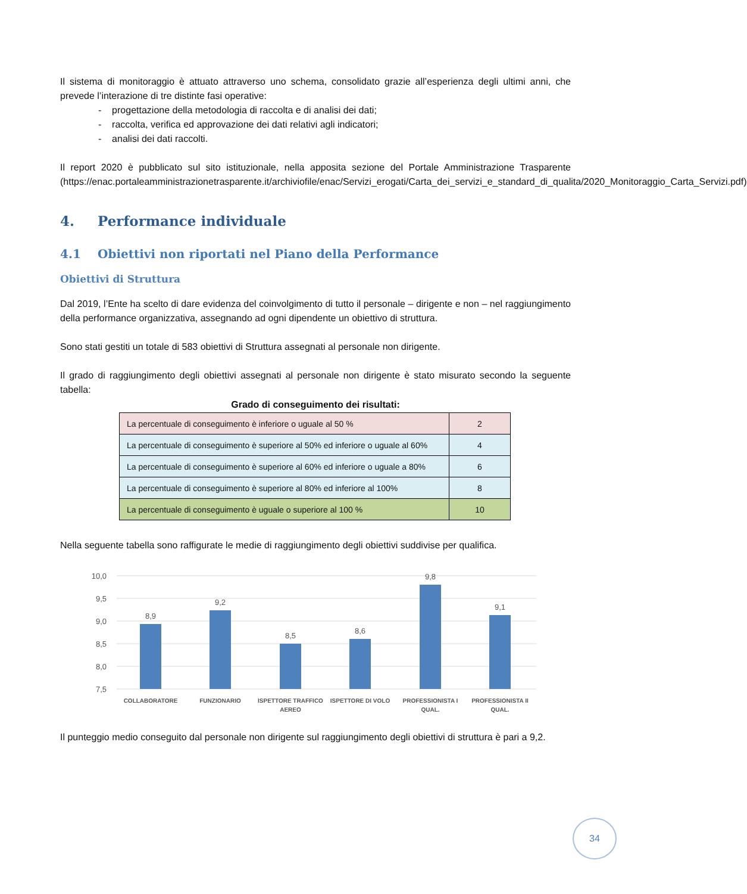Il sistema di monitoraggio è attuato attraverso uno schema, consolidato grazie all’esperienza degli ultimi anni, che prevede l’interazione di tre distinte fasi operative:
- progettazione della metodologia di raccolta e di analisi dei dati;
- raccolta, verifica ed approvazione dei dati relativi agli indicatori;
- analisi dei dati raccolti.
Il report 2020 è pubblicato sul sito istituzionale, nella apposita sezione del Portale Amministrazione Trasparente (https://enac.portaleamministrazionetrasparente.it/archiviofile/enac/Servizi_erogati/Carta_dei_servizi_e_standard_di_qualita/2020_Monitoraggio_Carta_Servizi.pdf)
4. Performance individuale
4.1 Obiettivi non riportati nel Piano della Performance
Obiettivi di Struttura
Dal 2019, l’Ente ha scelto di dare evidenza del coinvolgimento di tutto il personale – dirigente e non – nel raggiungimento della performance organizzativa, assegnando ad ogni dipendente un obiettivo di struttura.
Sono stati gestiti un totale di 583 obiettivi di Struttura assegnati al personale non dirigente.
Il grado di raggiungimento degli obiettivi assegnati al personale non dirigente è stato misurato secondo la seguente tabella:
Grado di conseguimento dei risultati:
| La percentuale di conseguimento è inferiore o uguale al 50 % | 2 |
| La percentuale di conseguimento è superiore al 50% ed inferiore o uguale al 60% | 4 |
| La percentuale di conseguimento è superiore al 60% ed inferiore o uguale a 80% | 6 |
| La percentuale di conseguimento è superiore al 80% ed inferiore al 100% | 8 |
| La percentuale di conseguimento è uguale o superiore al 100 % | 10 |
Nella seguente tabella sono raffigurate le medie di raggiungimento degli obiettivi suddivise per qualifica.
10,0
9,5
9,0
8,5
8,0
7,5
8,9
9,2
8,5
8,6
9,8
9,1
COLLABORATORE
FUNZIONARIO
ISPETTORE TRAFFICO
AEREO
ISPETTORE DI VOLO
PROFESSIONISTA I
QUAL.
PROFESSIONISTA II
QUAL.
Il punteggio medio conseguito dal personale non dirigente sul raggiungimento degli obiettivi di struttura è pari a 9,2.
34